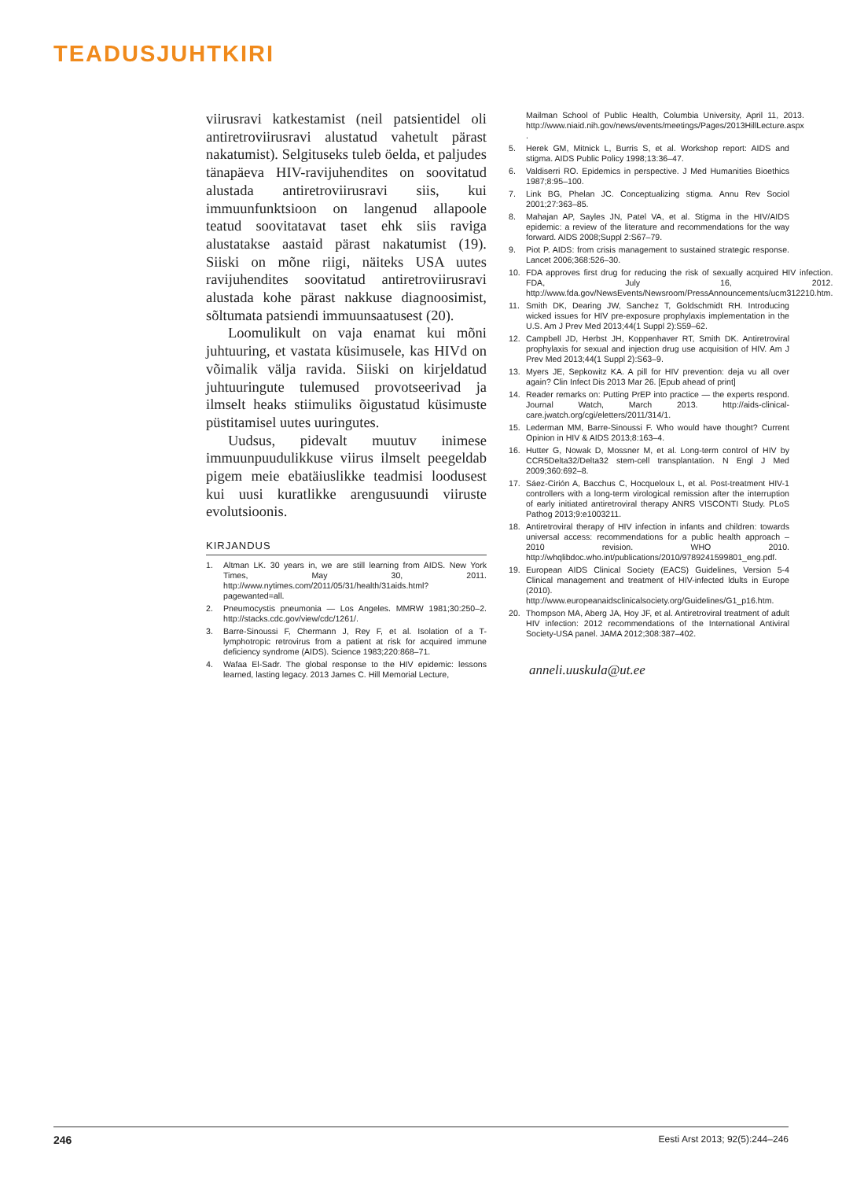TEADUSJUHTKIRI
viirusravi katkestamist (neil patsientidel oli antiretroviirusravi alustatud vahetult pärast nakatumist). Selgituseks tuleb öelda, et paljudes tänapäeva HIV-ravijuhendites on soovitatud alustada antiretroviirusravi siis, kui immuunfunktsioon on langenud allapoole teatud soovitatavat taset ehk siis raviga alustatakse aastaid pärast nakatumist (19). Siiski on mõne riigi, näiteks USA uutes ravijuhendites soovitatud antiretroviirusravi alustada kohe pärast nakkuse diagnoosimist, sõltumata patsiendi immuunsaatusest (20).
Loomulikult on vaja enamat kui mõni juhtuuring, et vastata küsimusele, kas HIVd on võimalik välja ravida. Siiski on kirjeldatud juhtuuringute tulemused provotseerivad ja ilmselt heaks stiimuliks õigustatud küsimuste püstitamisel uutes uuringutes.
Uudsus, pidevalt muutuv inimese immuunpuudulikkuse viirus ilmselt peegeldab pigem meie ebatäiuslikke teadmisi loodusest kui uusi kuratlikke arengusuundi viiruste evolutsioonis.
KIRJANDUS
1. Altman LK. 30 years in, we are still learning from AIDS. New York Times, May 30, 2011. http://www.nytimes.com/2011/05/31/health/31aids.html?pagewanted=all.
2. Pneumocystis pneumonia — Los Angeles. MMRW 1981;30:250–2. http://stacks.cdc.gov/view/cdc/1261/.
3. Barre-Sinoussi F, Chermann J, Rey F, et al. Isolation of a T-lymphotropic retrovirus from a patient at risk for acquired immune deficiency syndrome (AIDS). Science 1983;220:868–71.
4. Wafaa El-Sadr. The global response to the HIV epidemic: lessons learned, lasting legacy. 2013 James C. Hill Memorial Lecture,
Mailman School of Public Health, Columbia University, April 11, 2013. http://www.niaid.nih.gov/news/events/meetings/Pages/2013HillLecture.aspx .
5. Herek GM, Mitnick L, Burris S, et al. Workshop report: AIDS and stigma. AIDS Public Policy 1998;13:36–47.
6. Valdiserri RO. Epidemics in perspective. J Med Humanities Bioethics 1987;8:95–100.
7. Link BG, Phelan JC. Conceptualizing stigma. Annu Rev Sociol 2001;27:363–85.
8. Mahajan AP, Sayles JN, Patel VA, et al. Stigma in the HIV/AIDS epidemic: a review of the literature and recommendations for the way forward. AIDS 2008;Suppl 2:S67–79.
9. Piot P. AIDS: from crisis management to sustained strategic response. Lancet 2006;368:526–30.
10. FDA approves first drug for reducing the risk of sexually acquired HIV infection. FDA, July 16, 2012. http://www.fda.gov/NewsEvents/Newsroom/PressAnnouncements/ucm312210.htm.
11. Smith DK, Dearing JW, Sanchez T, Goldschmidt RH. Introducing wicked issues for HIV pre-exposure prophylaxis implementation in the U.S. Am J Prev Med 2013;44(1 Suppl 2):S59–62.
12. Campbell JD, Herbst JH, Koppenhaver RT, Smith DK. Antiretroviral prophylaxis for sexual and injection drug use acquisition of HIV. Am J Prev Med 2013;44(1 Suppl 2):S63–9.
13. Myers JE, Sepkowitz KA. A pill for HIV prevention: deja vu all over again? Clin Infect Dis 2013 Mar 26. [Epub ahead of print]
14. Reader remarks on: Putting PrEP into practice — the experts respond. Journal Watch, March 2013. http://aids-clinical-care.jwatch.org/cgi/eletters/2011/314/1.
15. Lederman MM, Barre-Sinoussi F. Who would have thought? Current Opinion in HIV & AIDS 2013;8:163–4.
16. Hutter G, Nowak D, Mossner M, et al. Long-term control of HIV by CCR5Delta32/Delta32 stem-cell transplantation. N Engl J Med 2009;360:692–8.
17. Sáez-Cirión A, Bacchus C, Hocqueloux L, et al. Post-treatment HIV-1 controllers with a long-term virological remission after the interruption of early initiated antiretroviral therapy ANRS VISCONTI Study. PLoS Pathog 2013;9:e1003211.
18. Antiretroviral therapy of HIV infection in infants and children: towards universal access: recommendations for a public health approach – 2010 revision. WHO 2010. http://whqlibdoc.who.int/publications/2010/9789241599801_eng.pdf.
19. European AIDS Clinical Society (EACS) Guidelines, Version 5-4 Clinical management and treatment of HIV-infected ldults in Europe (2010). http://www.europeanaidsclinicalsociety.org/Guidelines/G1_p16.htm.
20. Thompson MA, Aberg JA, Hoy JF, et al. Antiretroviral treatment of adult HIV infection: 2012 recommendations of the International Antiviral Society-USA panel. JAMA 2012;308:387–402.
anneli.uuskula@ut.ee
246 Eesti Arst 2013; 92(5):244–246